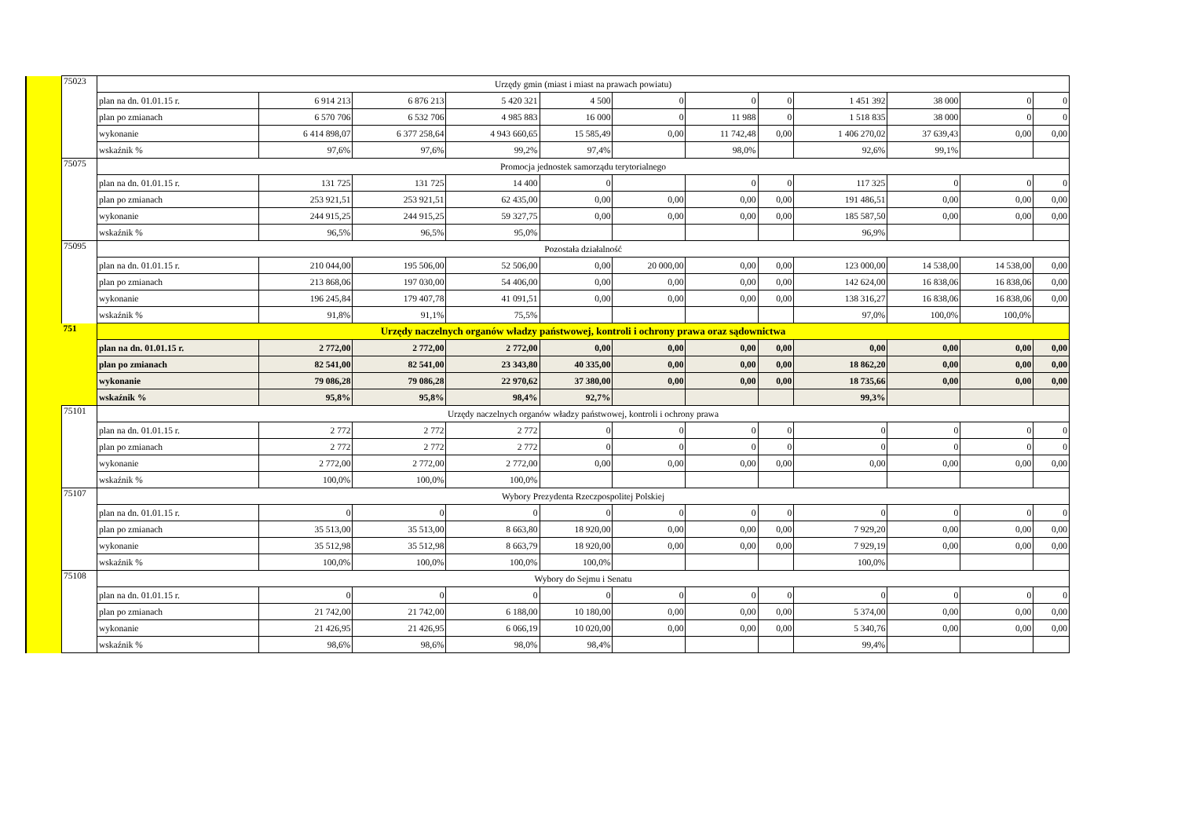| | 75023 | Urzędy gmin (miast i miast na prawach powiatu) | | | | | | | | | | | |
| | | plan na dn. 01.01.15 r. | 6 914 213 | 6 876 213 | 5 420 321 | 4 500 | 0 | 0 | 0 | 1 451 392 | 38 000 | 0 | 0 |
| | | plan po zmianach | 6 570 706 | 6 532 706 | 4 985 883 | 16 000 | 0 | 11 988 | 0 | 1 518 835 | 38 000 | 0 | 0 |
| | | wykonanie | 6 414 898,07 | 6 377 258,64 | 4 943 660,65 | 15 585,49 | 0,00 | 11 742,48 | 0,00 | 1 406 270,02 | 37 639,43 | 0,00 | 0,00 |
| | | wskaźnik % | 97,6% | 97,6% | 99,2% | 97,4% | | 98,0% | | 92,6% | 99,1% | | |
| | 75075 | Promocja jednostek samorządu terytorialnego | | | | | | | | | | | |
| | | plan na dn. 01.01.15 r. | 131 725 | 131 725 | 14 400 | 0 | | 0 | 0 | 117 325 | 0 | 0 | 0 |
| | | plan po zmianach | 253 921,51 | 253 921,51 | 62 435,00 | 0,00 | 0,00 | 0,00 | 0,00 | 191 486,51 | 0,00 | 0,00 | 0,00 |
| | | wykonanie | 244 915,25 | 244 915,25 | 59 327,75 | 0,00 | 0,00 | 0,00 | 0,00 | 185 587,50 | 0,00 | 0,00 | 0,00 |
| | | wskaźnik % | 96,5% | 96,5% | 95,0% | | | | | 96,9% | | | |
| | 75095 | Pozostała działalność | | | | | | | | | | | |
| | | plan na dn. 01.01.15 r. | 210 044,00 | 195 506,00 | 52 506,00 | 0,00 | 20 000,00 | 0,00 | 0,00 | 123 000,00 | 14 538,00 | 14 538,00 | 0,00 |
| | | plan po zmianach | 213 868,06 | 197 030,00 | 54 406,00 | 0,00 | 0,00 | 0,00 | 0,00 | 142 624,00 | 16 838,06 | 16 838,06 | 0,00 |
| | | wykonanie | 196 245,84 | 179 407,78 | 41 091,51 | 0,00 | 0,00 | 0,00 | 0,00 | 138 316,27 | 16 838,06 | 16 838,06 | 0,00 |
| | | wskaźnik % | 91,8% | 91,1% | 75,5% | | | | | 97,0% | 100,0% | 100,0% | |
| | 751 | Urzędy naczelnych organów władzy państwowej, kontroli i ochrony prawa oraz sądownictwa | | | | | | | | | | | |
| | | plan na dn. 01.01.15 r. | 2 772,00 | 2 772,00 | 2 772,00 | 0,00 | 0,00 | 0,00 | 0,00 | 0,00 | 0,00 | 0,00 | 0,00 |
| | | plan po zmianach | 82 541,00 | 82 541,00 | 23 343,80 | 40 335,00 | 0,00 | 0,00 | 0,00 | 18 862,20 | 0,00 | 0,00 | 0,00 |
| | | wykonanie | 79 086,28 | 79 086,28 | 22 970,62 | 37 380,00 | 0,00 | 0,00 | 0,00 | 18 735,66 | 0,00 | 0,00 | 0,00 |
| | | wskaźnik % | 95,8% | 95,8% | 98,4% | 92,7% | | | | 99,3% | | | |
| | 75101 | Urzędy naczelnych organów władzy państwowej, kontroli i ochrony prawa | | | | | | | | | | | |
| | | plan na dn. 01.01.15 r. | 2 772 | 2 772 | 2 772 | 0 | 0 | 0 | 0 | 0 | 0 | 0 | 0 |
| | | plan po zmianach | 2 772 | 2 772 | 2 772 | 0 | 0 | 0 | 0 | 0 | 0 | 0 | 0 |
| | | wykonanie | 2 772,00 | 2 772,00 | 2 772,00 | 0,00 | 0,00 | 0,00 | 0,00 | 0,00 | 0,00 | 0,00 | 0,00 |
| | | wskaźnik % | 100,0% | 100,0% | 100,0% | | | | | | | | |
| | 75107 | Wybory Prezydenta Rzeczpospolitej Polskiej | | | | | | | | | | | |
| | | plan na dn. 01.01.15 r. | 0 | 0 | 0 | 0 | 0 | 0 | 0 | 0 | 0 | 0 | 0 |
| | | plan po zmianach | 35 513,00 | 35 513,00 | 8 663,80 | 18 920,00 | 0,00 | 0,00 | 0,00 | 7 929,20 | 0,00 | 0,00 | 0,00 |
| | | wykonanie | 35 512,98 | 35 512,98 | 8 663,79 | 18 920,00 | 0,00 | 0,00 | 0,00 | 7 929,19 | 0,00 | 0,00 | 0,00 |
| | | wskaźnik % | 100,0% | 100,0% | 100,0% | 100,0% | | | | 100,0% | | | |
| | 75108 | Wybory do Sejmu i Senatu | | | | | | | | | | | |
| | | plan na dn. 01.01.15 r. | 0 | 0 | 0 | 0 | 0 | 0 | 0 | 0 | 0 | 0 | 0 |
| | | plan po zmianach | 21 742,00 | 21 742,00 | 6 188,00 | 10 180,00 | 0,00 | 0,00 | 0,00 | 5 374,00 | 0,00 | 0,00 | 0,00 |
| | | wykonanie | 21 426,95 | 21 426,95 | 6 066,19 | 10 020,00 | 0,00 | 0,00 | 0,00 | 5 340,76 | 0,00 | 0,00 | 0,00 |
| | | wskaźnik % | 98,6% | 98,6% | 98,0% | 98,4% | | | | 99,4% | | | |